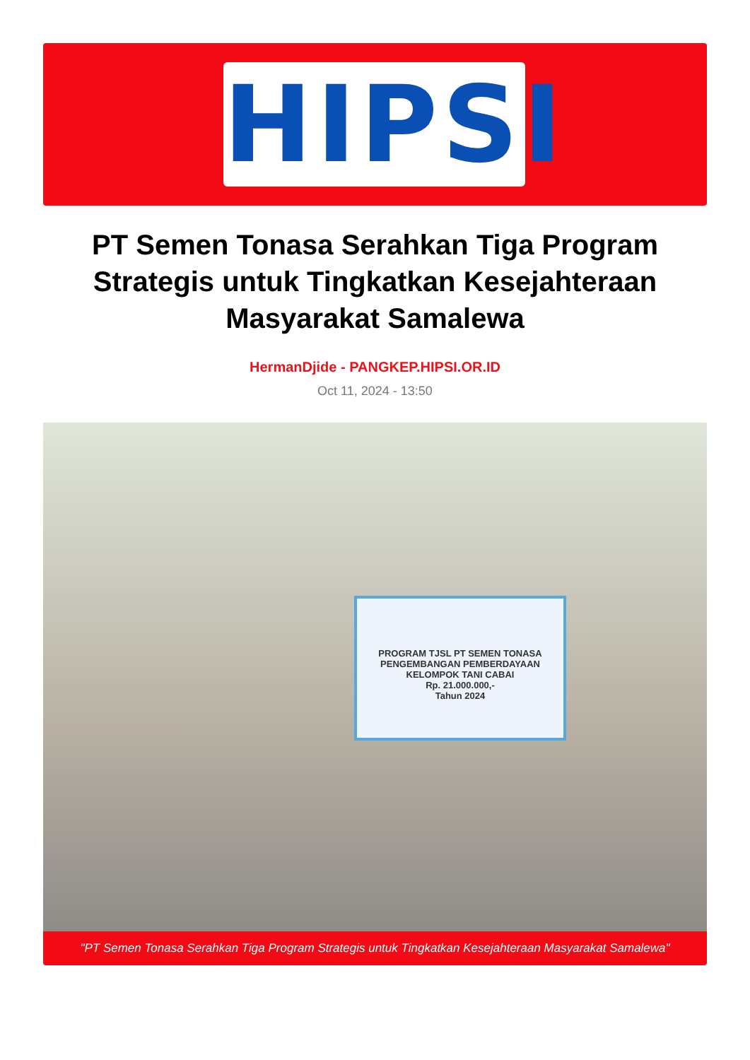HIPSI
PT Semen Tonasa Serahkan Tiga Program Strategis untuk Tingkatkan Kesejahteraan Masyarakat Samalewa
HermanDjide - PANGKEP.HIPSI.OR.ID
Oct 11, 2024 - 13:50
PROGRAM TJSL PT SEMEN TONASA
PENGEMBANGAN PEMBERDAYAAN
KELOMPOK TANI CABAI
Rp. 21.000.000,-
Tahun 2024
"PT Semen Tonasa Serahkan Tiga Program Strategis untuk Tingkatkan Kesejahteraan Masyarakat Samalewa"